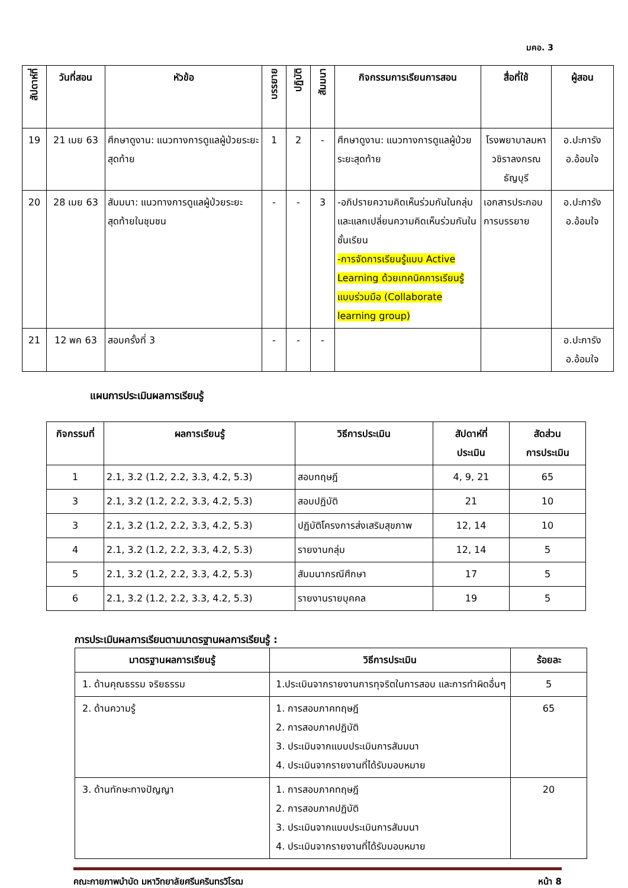มคอ. 3
| สัปดาห์ที่ | วันที่สอน | หัวข้อ | บรรยาย | ปฏิบัติ | สัมมนา | กิจกรรมการเรียนการสอน | สื่อที่ใช้ | ผู้สอน |
| --- | --- | --- | --- | --- | --- | --- | --- | --- |
| 19 | 21 เมย 63 | ศึกษาดูงาน: แนวทางการดูแลผู้ป่วยระยะสุดท้าย | 1 | 2 | - | ศึกษาดูงาน: แนวทางการดูแลผู้ป่วยระยะสุดท้าย | โรงพยาบาลมหาวชิราลงกรณธัญบุรี | อ.ปะการัง อ.อ้อมใจ |
| 20 | 28 เมย 63 | สัมมนา: แนวทางการดูแลผู้ป่วยระยะสุดท้ายในชุมชน | - | - | 3 | -อภิปรายความคิดเห็นร่วมกันในกลุ่มและแลกเปลี่ยนความคิดเห็นร่วมกันในชั้นเรียน -การจัดการเรียนรู้แบบ Active Learning ด้วยเทคนิคการเรียนรู้แบบร่วมมือ (Collaborate learning group) | เอกสารประกอบการบรรยาย | อ.ปะการัง อ.อ้อมใจ |
| 21 | 12 พค 63 | สอบครั้งที่ 3 | - | - | - | | | อ.ปะการัง อ.อ้อมใจ |
แผนการประเมินผลการเรียนรู้
| กิจกรรมที่ | ผลการเรียนรู้ | วิธีการประเมิน | สัปดาห์ที่ ประเมิน | สัดส่วน การประเมิน |
| --- | --- | --- | --- | --- |
| 1 | 2.1, 3.2 (1.2, 2.2, 3.3, 4.2, 5.3) | สอบทฤษฎี | 4, 9, 21 | 65 |
| 3 | 2.1, 3.2 (1.2, 2.2, 3.3, 4.2, 5.3) | สอบปฏิบัติ | 21 | 10 |
| 3 | 2.1, 3.2 (1.2, 2.2, 3.3, 4.2, 5.3) | ปฏิบัติโครงการส่งเสริมสุขภาพ | 12, 14 | 10 |
| 4 | 2.1, 3.2 (1.2, 2.2, 3.3, 4.2, 5.3) | รายงานกลุ่ม | 12, 14 | 5 |
| 5 | 2.1, 3.2 (1.2, 2.2, 3.3, 4.2, 5.3) | สัมมนากรณีศึกษา | 17 | 5 |
| 6 | 2.1, 3.2 (1.2, 2.2, 3.3, 4.2, 5.3) | รายงานรายบุคคล | 19 | 5 |
การประเมินผลการเรียนตามมาตรฐานผลการเรียนรู้ :
| มาตรฐานผลการเรียนรู้ | วิธีการประเมิน | ร้อยละ |
| --- | --- | --- |
| 1. ด้านคุณธรรม จริยธรรม | 1.ประเมินจากรายงานการทุจริตในการสอบ และการทำผิดอื่นๆ | 5 |
| 2. ด้านความรู้ | 1. การสอบภาคทฤษฎี 2. การสอบภาคปฏิบัติ 3. ประเมินจากแบบประเมินการสัมมนา 4. ประเมินจากรายงานที่ได้รับมอบหมาย | 65 |
| 3. ด้านทักษะทางปัญญา | 1. การสอบภาคทฤษฎี 2. การสอบภาคปฏิบัติ 3. ประเมินจากแบบประเมินการสัมมนา 4. ประเมินจากรายงานที่ได้รับมอบหมาย | 20 |
คณะกายภาพบำบัด มหาวิทยาลัยศรีนครินทรวิโรฒ หน้า 8